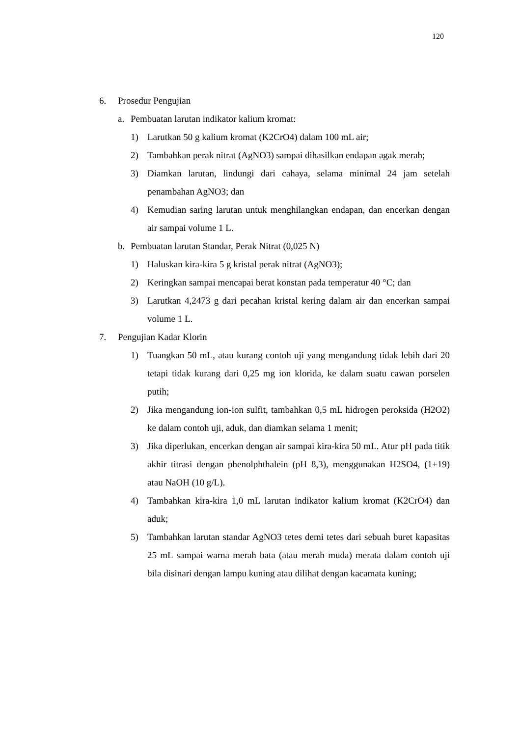120
6. Prosedur Pengujian
a. Pembuatan larutan indikator kalium kromat:
1) Larutkan 50 g kalium kromat (K2CrO4) dalam 100 mL air;
2) Tambahkan perak nitrat (AgNO3) sampai dihasilkan endapan agak merah;
3) Diamkan larutan, lindungi dari cahaya, selama minimal 24 jam setelah penambahan AgNO3; dan
4) Kemudian saring larutan untuk menghilangkan endapan, dan encerkan dengan air sampai volume 1 L.
b. Pembuatan larutan Standar, Perak Nitrat (0,025 N)
1) Haluskan kira-kira 5 g kristal perak nitrat (AgNO3);
2) Keringkan sampai mencapai berat konstan pada temperatur 40 °C; dan
3) Larutkan 4,2473 g dari pecahan kristal kering dalam air dan encerkan sampai volume 1 L.
7. Pengujian Kadar Klorin
1) Tuangkan 50 mL, atau kurang contoh uji yang mengandung tidak lebih dari 20 tetapi tidak kurang dari 0,25 mg ion klorida, ke dalam suatu cawan porselen putih;
2) Jika mengandung ion-ion sulfit, tambahkan 0,5 mL hidrogen peroksida (H2O2) ke dalam contoh uji, aduk, dan diamkan selama 1 menit;
3) Jika diperlukan, encerkan dengan air sampai kira-kira 50 mL. Atur pH pada titik akhir titrasi dengan phenolphthalein (pH 8,3), menggunakan H2SO4, (1+19) atau NaOH (10 g/L).
4) Tambahkan kira-kira 1,0 mL larutan indikator kalium kromat (K2CrO4) dan aduk;
5) Tambahkan larutan standar AgNO3 tetes demi tetes dari sebuah buret kapasitas 25 mL sampai warna merah bata (atau merah muda) merata dalam contoh uji bila disinari dengan lampu kuning atau dilihat dengan kacamata kuning;